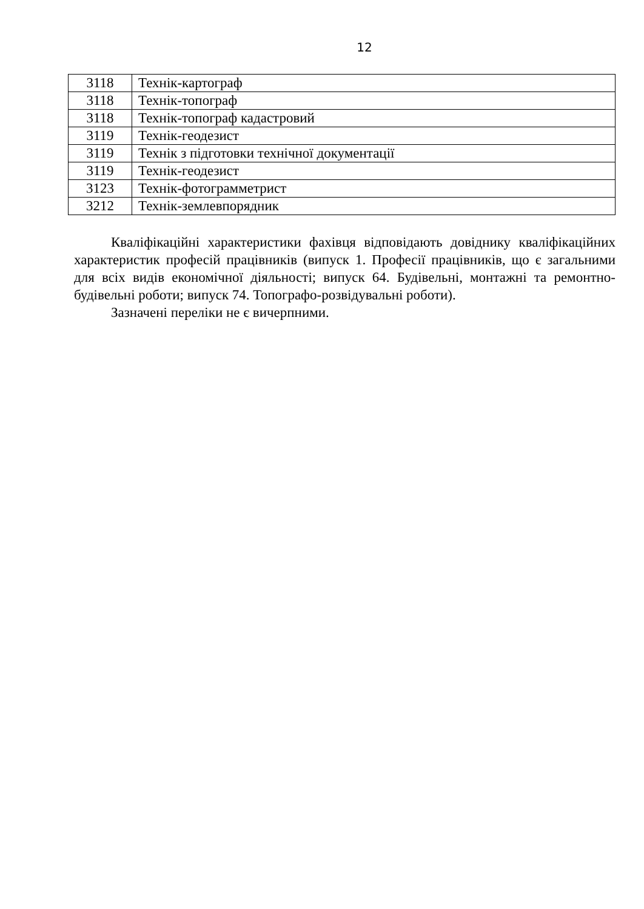12
| 3118 | Технік-картограф |
| 3118 | Технік-топограф |
| 3118 | Технік-топограф кадастровий |
| 3119 | Технік-геодезист |
| 3119 | Технік з підготовки технічної документації |
| 3119 | Технік-геодезист |
| 3123 | Технік-фотограмметрист |
| 3212 | Технік-землевпорядник |
Кваліфікаційні характеристики фахівця відповідають довіднику кваліфікаційних характеристик професій працівників (випуск 1. Професії працівників, що є загальними для всіх видів економічної діяльності; випуск 64. Будівельні, монтажні та ремонтно-будівельні роботи; випуск 74. Топографо-розвідувальні роботи).
Зазначені переліки не є вичерпними.